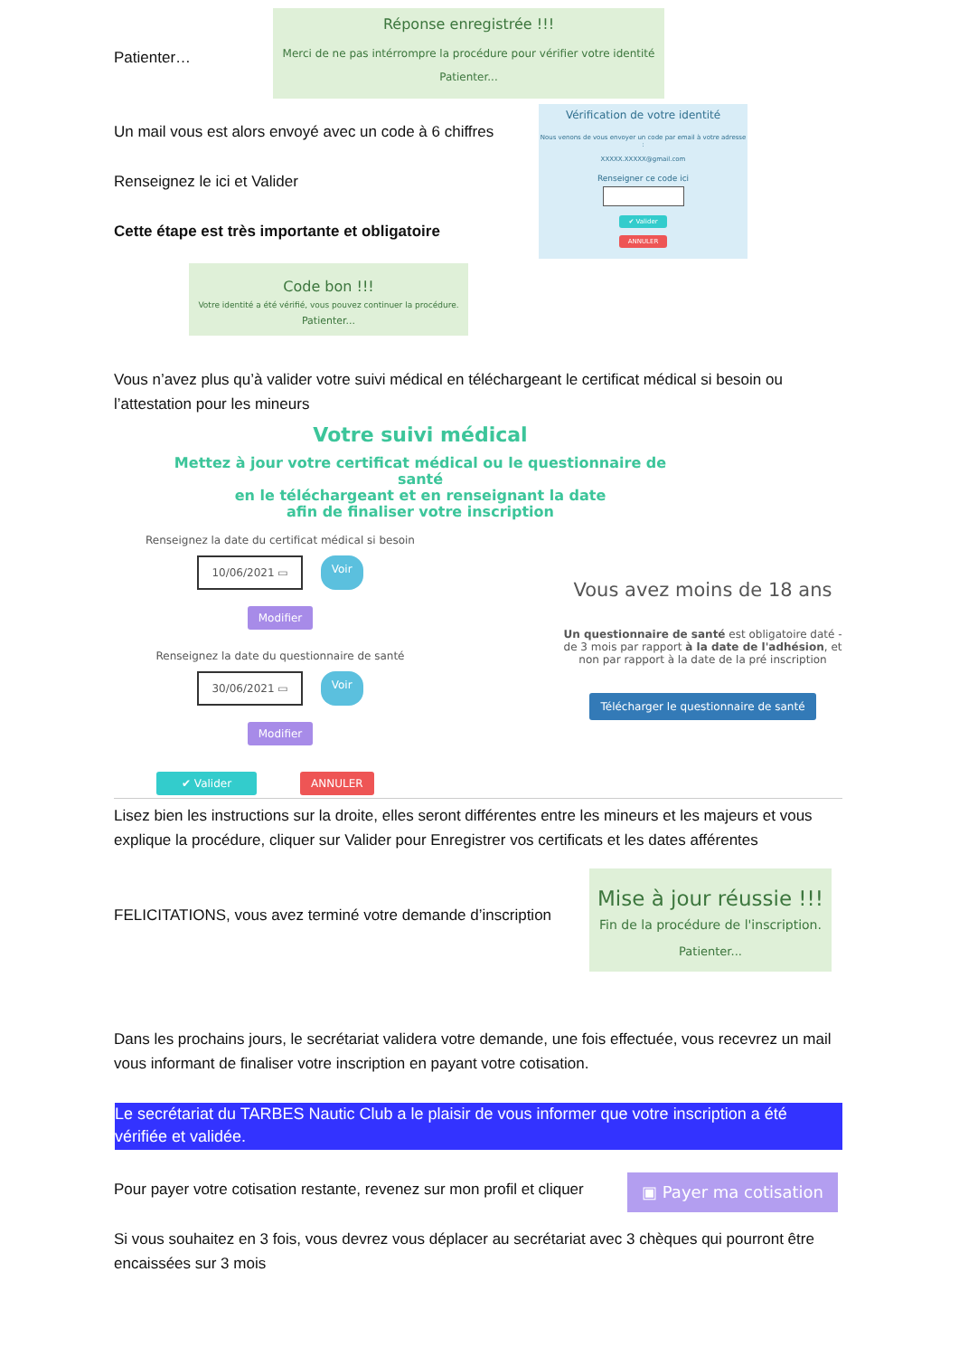Patienter…
Réponse enregistrée !!!
Merci de ne pas intérrompre la procédure pour vérifier votre identité
Patienter...
Un mail vous est alors envoyé avec un code à 6 chiffres
Renseignez le ici et Valider
Cette étape est très importante et obligatoire
Vérification de votre identité
Nous venons de vous envoyer un code par email à votre adresse :
XXXXX.XXXXX@gmail.com
Renseigner ce code ici
✔ Valider
ANNULER
Code bon !!!
Votre identité a été vérifié, vous pouvez continuer la procédure.
Patienter...
Vous n’avez plus qu’à valider votre suivi médical en téléchargeant le certificat médical si besoin ou l’attestation pour les mineurs
Votre suivi médical
Mettez à jour votre certificat médical ou le questionnaire de santé
en le téléchargeant et en renseignant la date
afin de finaliser votre inscription
Renseignez la date du certificat médical si besoin
10/06/2021 ▭ Voir
Modifier
Renseignez la date du questionnaire de santé
30/06/2021 ▭ Voir
Modifier
✔ Valider ANNULER
Vous avez moins de 18 ans
Un questionnaire de santé est obligatoire daté - de 3 mois par rapport à la date de l'adhésion, et non par rapport à la date de la pré inscription
Télécharger le questionnaire de santé
Lisez bien les instructions sur la droite, elles seront différentes entre les mineurs et les majeurs et vous explique la procédure, cliquer sur Valider pour Enregistrer vos certificats et les dates afférentes
FELICITATIONS, vous avez terminé votre demande d’inscription
Mise à jour réussie !!!
Fin de la procédure de l'inscription.
Patienter...
Dans les prochains jours, le secrétariat validera votre demande, une fois effectuée, vous recevrez un mail vous informant de finaliser votre inscription en payant votre cotisation.
Le secrétariat du TARBES Nautic Club a le plaisir de vous informer que votre inscription a été vérifiée et validée.
Pour payer votre cotisation restante, revenez sur mon profil et cliquer
▣ Payer ma cotisation
Si vous souhaitez en 3 fois, vous devrez vous déplacer au secrétariat avec 3 chèques qui pourront être encaissées sur 3 mois